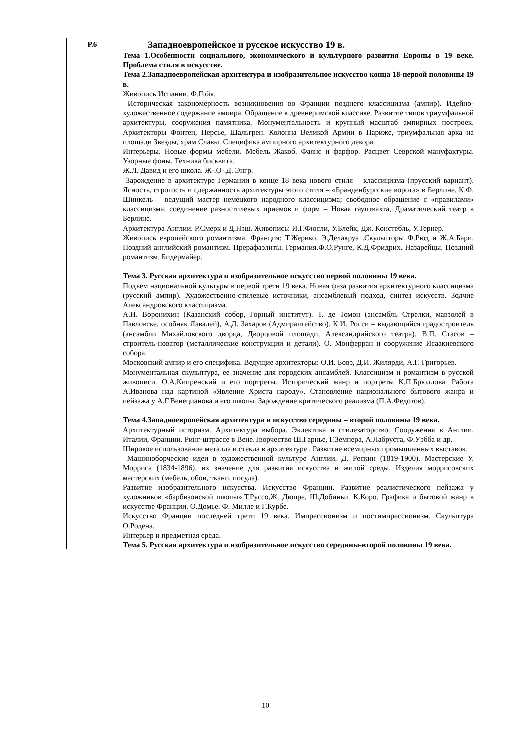| Р.6 | Западноевропейское и русское искусство 19 в. Тема 1.Особенности социального, экономического и культурного развития Европы в 19 веке. Проблема стиля в искусстве. Тема 2.Западноевропейская архитектура и изобразительное искусство конца 18-первой половины 19 в. Живопись Испании. Ф.Гойя. Историческая закономерность возникновения во Франции позднего классицизма (ампир). Идейно-художественное содержание ампира. Обращение к древнеримской классике. Развитие типов триумфальной архитектуры, сооружения памятника. Монументальность и крупный масштаб ампирных построек. Архитекторы Фонтен, Персье, Шальгрен. Колонна Великой Армии в Париже, триумфальная арка на площади Звезды, храм Славы. Специфика ампирного архитектурного декора. Интерьеры. Новые формы мебели. Мебель Жакоб. Фаянс и фарфор. Расцвет Севрской мануфактуры. Узорные фоны. Техника бисквита. Ж.Л. Давид и его школа. Ж-.О-.Д. Энгр. Зарождение в архитектуре Германии в конце 18 века нового стиля – классицизма (прусский вариант). Ясность, строгость и сдержанность архитектуры этого стиля – «Бранденбургские ворота» в Берлине. К.Ф. Шинкель – ведущий мастер немецкого народного классицизма; свободное обращение с «правилами» классицизма, соединение разностилевых приемов и форм – Новая гауптвахта, Драматический театр в Берлине. Архитектура Англии. Р.Смерк и Д.Нэш. Живопись: И.Г.Фюсли, У.Блейк, Дж. Констебль, У.Тернер. Живопись европейского романтизма. Франция: Т.Жерико, Э.Делакруа .Скульпторы Ф.Рюд и Ж.А.Бари. Поздний английский романтизм. Прерафаэлиты. Германия.Ф.О.Рунге, К.Д.Фридрих. Назарейцы. Поздний романтизм. Бидермайер. Тема 3. Русская архитектура и изобразительное искусство первой половины 19 века. Подъем национальной культуры в первой трети 19 века. Новая фаза развития архитектурного классицизма (русский ампир). Художественно-стилевые источники, ансамблевый подход, синтез искусств. Зодчие Александровского классицизма. А.Н. Воронихин (Казанский собор, Горный институт). Т. де Томон (ансамбль Стрелки, мавзолей в Павловске, особняк Лавалей), А.Д. Захаров (Адмиралтейство). К.И. Росси – выдающийся градостроитель (ансамбли Михайловского дворца, Дворцовой площади, Александрийского театра). В.П. Стасов – строитель-новатор (металлические конструкции и детали). О. Монферран и сооружение Исаакиевского собора. Московский ампир и его специфика. Ведущие архитекторы: О.И. Бовэ, Д.И. Жилярди, А.Г. Григорьев. Монументальная скульптура, ее значение для городских ансамблей. Классицизм и романтизм в русской живописи. О.А.Кипренский и его портреты. Исторический жанр и портреты К.П.Брюллова. Работа А.Иванова над картиной «Явление Христа народу». Становление национального бытового жанра и пейзажа у А.Г.Венецианова и его школы. Зарождение критического реализма (П.А.Федотов). Тема 4.Западноевропейская архитектура и искусство середины – второй половины 19 века. Архитектурный историзм. Архитектура выбора. Эклектика и стилезаторство. Сооружения в Англии, Италии, Франции. Ринг-штрассе в Вене.Творчество Ш.Гарнье, Г.Земпера, А.Лабруста, Ф.Уэбба и др. Широкое использование металла и стекла в архитектуре . Развитие всемирных промышленных выставок. Машиноборческие идеи в художественной культуре Англии. Д. Рескин (1819-1900). Мастерские У. Морриса (1834-1896), их значение для развития искусства и жилой среды. Изделия моррисовских мастерских (мебель, обои, ткани, посуда). Развитие изобразительного искусства. Искусство Франции. Развитие реалистического пейзажа у художников «барбизонской школы».Т.Руссо,Ж. Дюпре, Ш.Добиньи. К.Коро. Графика и бытовой жанр в искусстве Франции. О.Домье. Ф. Милле и Г.Курбе. Искусство Франции последней трети 19 века. Импрессионизм и постимпрессионизм. Скульптура О.Родена. Интерьер и предметная среда. Тема 5. Русская архитектура и изобразительное искусство середины-второй половины 19 века. |
10